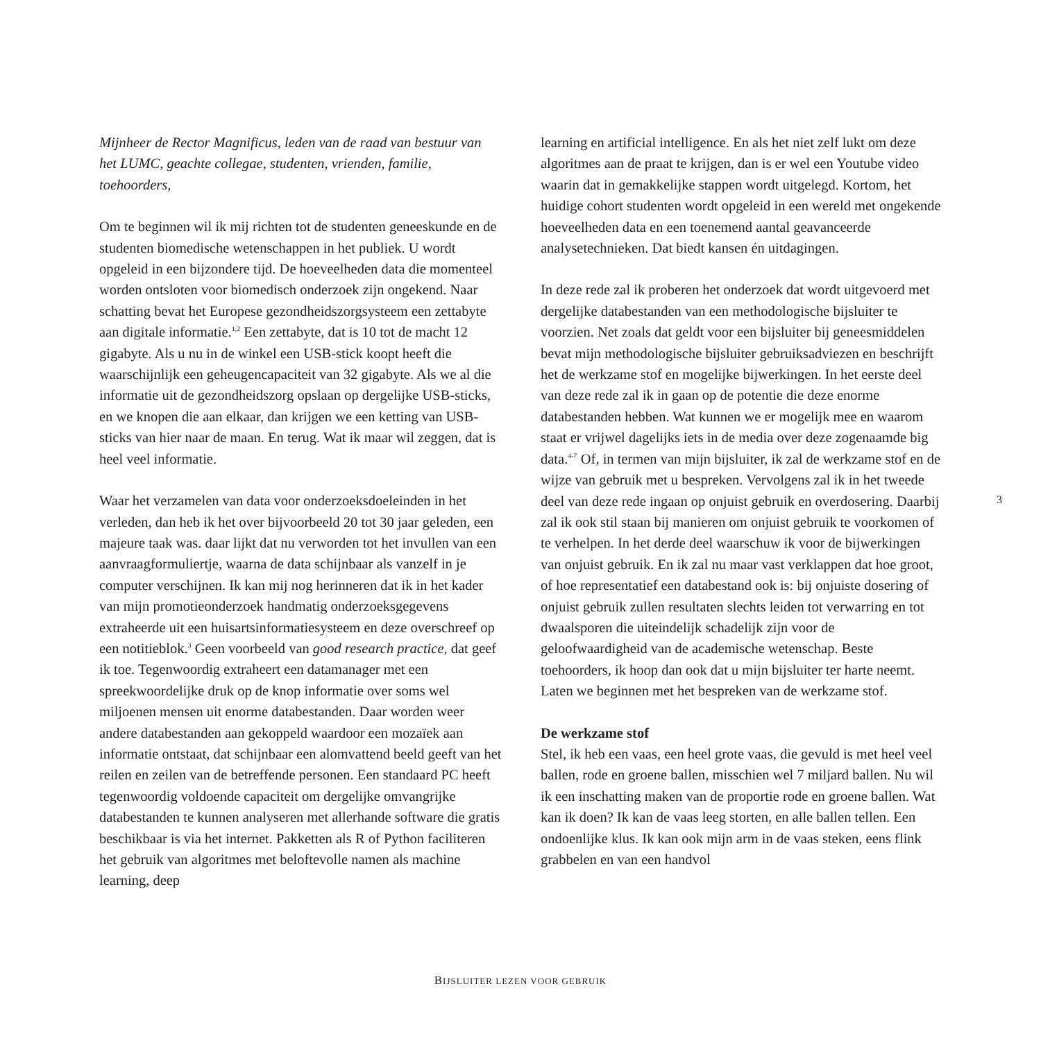Mijnheer de Rector Magnificus, leden van de raad van bestuur van het LUMC, geachte collegae, studenten, vrienden, familie, toehoorders,
Om te beginnen wil ik mij richten tot de studenten geneeskunde en de studenten biomedische wetenschappen in het publiek. U wordt opgeleid in een bijzondere tijd. De hoeveelheden data die momenteel worden ontsloten voor biomedisch onderzoek zijn ongekend. Naar schatting bevat het Europese gezondheidszorgsysteem een zettabyte aan digitale informatie.<sup>1,2</sup> Een zettabyte, dat is 10 tot de macht 12 gigabyte. Als u nu in de winkel een USB-stick koopt heeft die waarschijnlijk een geheugencapaciteit van 32 gigabyte. Als we al die informatie uit de gezondheidszorg opslaan op dergelijke USB-sticks, en we knopen die aan elkaar, dan krijgen we een ketting van USB-sticks van hier naar de maan. En terug. Wat ik maar wil zeggen, dat is heel veel informatie.
Waar het verzamelen van data voor onderzoeksdoeleinden in het verleden, dan heb ik het over bijvoorbeeld 20 tot 30 jaar geleden, een majeure taak was. daar lijkt dat nu verworden tot het invullen van een aanvraagformuliertje, waarna de data schijnbaar als vanzelf in je computer verschijnen. Ik kan mij nog herinneren dat ik in het kader van mijn promotieonderzoek handmatig onderzoeksgegevens extraheerde uit een huisartsinformatiesysteem en deze overschreef op een notitieblok.<sup>3</sup> Geen voorbeeld van good research practice, dat geef ik toe. Tegenwoordig extraheert een datamanager met een spreekwoordelijke druk op de knop informatie over soms wel miljoenen mensen uit enorme databestanden. Daar worden weer andere databestanden aan gekoppeld waardoor een mozaïek aan informatie ontstaat, dat schijnbaar een alomvattend beeld geeft van het reilen en zeilen van de betreffende personen. Een standaard PC heeft tegenwoordig voldoende capaciteit om dergelijke omvangrijke databestanden te kunnen analyseren met allerhande software die gratis beschikbaar is via het internet. Pakketten als R of Python faciliteren het gebruik van algoritmes met beloftevolle namen als machine learning, deep
learning en artificial intelligence. En als het niet zelf lukt om deze algoritmes aan de praat te krijgen, dan is er wel een Youtube video waarin dat in gemakkelijke stappen wordt uitgelegd. Kortom, het huidige cohort studenten wordt opgeleid in een wereld met ongekende hoeveelheden data en een toenemend aantal geavanceerde analysetechnieken. Dat biedt kansen én uitdagingen.
In deze rede zal ik proberen het onderzoek dat wordt uitgevoerd met dergelijke databestanden van een methodologische bijsluiter te voorzien. Net zoals dat geldt voor een bijsluiter bij geneesmiddelen bevat mijn methodologische bijsluiter gebruiksadviezen en beschrijft het de werkzame stof en mogelijke bijwerkingen. In het eerste deel van deze rede zal ik in gaan op de potentie die deze enorme databestanden hebben. Wat kunnen we er mogelijk mee en waarom staat er vrijwel dagelijks iets in de media over deze zogenaamde big data.<sup>4-7</sup> Of, in termen van mijn bijsluiter, ik zal de werkzame stof en de wijze van gebruik met u bespreken. Vervolgens zal ik in het tweede deel van deze rede ingaan op onjuist gebruik en overdosering. Daarbij zal ik ook stil staan bij manieren om onjuist gebruik te voorkomen of te verhelpen. In het derde deel waarschuw ik voor de bijwerkingen van onjuist gebruik. En ik zal nu maar vast verklappen dat hoe groot, of hoe representatief een databestand ook is: bij onjuiste dosering of onjuist gebruik zullen resultaten slechts leiden tot verwarring en tot dwaalsporen die uiteindelijk schadelijk zijn voor de geloofwaardigheid van de academische wetenschap. Beste toehoorders, ik hoop dan ook dat u mijn bijsluiter ter harte neemt. Laten we beginnen met het bespreken van de werkzame stof.
De werkzame stof
Stel, ik heb een vaas, een heel grote vaas, die gevuld is met heel veel ballen, rode en groene ballen, misschien wel 7 miljard ballen. Nu wil ik een inschatting maken van de proportie rode en groene ballen. Wat kan ik doen? Ik kan de vaas leeg storten, en alle ballen tellen. Een ondoenlijke klus. Ik kan ook mijn arm in de vaas steken, eens flink grabbelen en van een handvol
3
BIJSLUITER LEZEN VOOR GEBRUIK